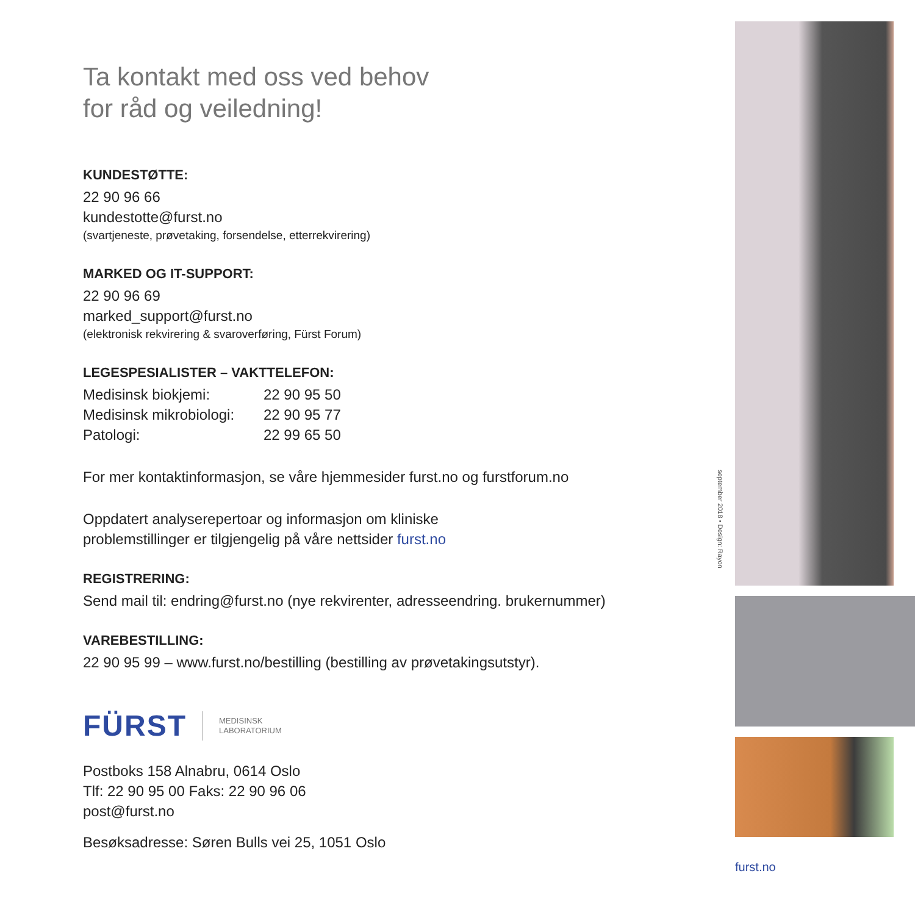Ta kontakt med oss ved behov
for råd og veiledning!
KUNDESTØTTE:
22 90 96 66
kundestotte@furst.no
(svartjeneste, prøvetaking, forsendelse, etterrekvirering)
MARKED OG IT-SUPPORT:
22 90 96 69
marked_support@furst.no
(elektronisk rekvirering & svaroverføring, Fürst Forum)
LEGESPESIALISTER – VAKTTELEFON:
Medisinsk biokjemi: 22 90 95 50
Medisinsk mikrobiologi: 22 90 95 77
Patologi: 22 99 65 50
For mer kontaktinformasjon, se våre hjemmesider furst.no og furstforum.no
Oppdatert analyserepertoar og informasjon om kliniske
problemstillinger er tilgjengelig på våre nettsider furst.no
REGISTRERING:
Send mail til: endring@furst.no (nye rekvirenter, adresseendring. brukernummer)
VAREBESTILLING:
22 90 95 99 – www.furst.no/bestilling (bestilling av prøvetakingsutstyr).
FÜRST MEDISINSK
LABORATORIUM
Postboks 158 Alnabru, 0614 Oslo
Tlf: 22 90 95 00 Faks: 22 90 96 06
post@furst.no
Besøksadresse: Søren Bulls vei 25, 1051 Oslo
september 2018 • Design: Rayon
furst.no